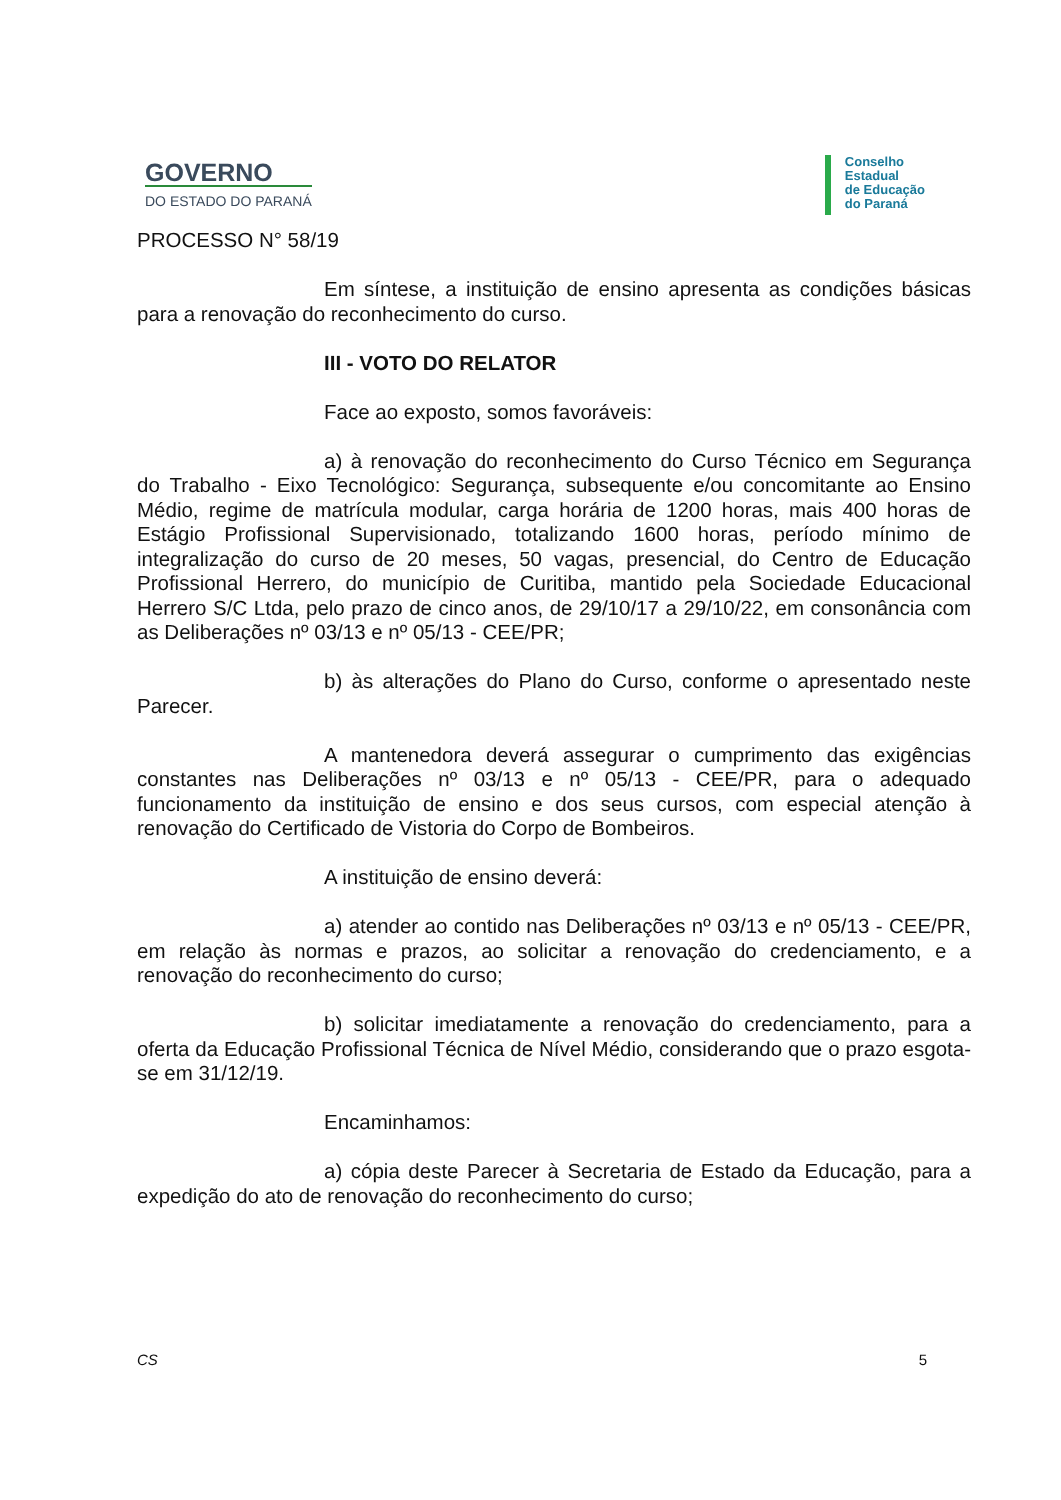GOVERNO
DO ESTADO DO PARANÁ
Conselho
Estadual
de Educação
do Paraná
PROCESSO N° 58/19
Em síntese, a instituição de ensino apresenta as condições básicas para a renovação do reconhecimento do curso.
III - VOTO DO RELATOR
Face ao exposto, somos favoráveis:
a) à renovação do reconhecimento do Curso Técnico em Segurança do Trabalho - Eixo Tecnológico: Segurança, subsequente e/ou concomitante ao Ensino Médio, regime de matrícula modular, carga horária de 1200 horas, mais 400 horas de Estágio Profissional Supervisionado, totalizando 1600 horas, período mínimo de integralização do curso de 20 meses, 50 vagas, presencial, do Centro de Educação Profissional Herrero, do município de Curitiba, mantido pela Sociedade Educacional Herrero S/C Ltda, pelo prazo de cinco anos, de 29/10/17 a 29/10/22, em consonância com as Deliberações nº 03/13 e nº 05/13 - CEE/PR;
b) às alterações do Plano do Curso, conforme o apresentado neste Parecer.
A mantenedora deverá assegurar o cumprimento das exigências constantes nas Deliberações nº 03/13 e nº 05/13 - CEE/PR, para o adequado funcionamento da instituição de ensino e dos seus cursos, com especial atenção à renovação do Certificado de Vistoria do Corpo de Bombeiros.
A instituição de ensino deverá:
a) atender ao contido nas Deliberações nº 03/13 e nº 05/13 - CEE/PR, em relação às normas e prazos, ao solicitar a renovação do credenciamento, e a renovação do reconhecimento do curso;
b) solicitar imediatamente a renovação do credenciamento, para a oferta da Educação Profissional Técnica de Nível Médio, considerando que o prazo esgota-se em 31/12/19.
Encaminhamos:
a) cópia deste Parecer à Secretaria de Estado da Educação, para a expedição do ato de renovação do reconhecimento do curso;
CS 5